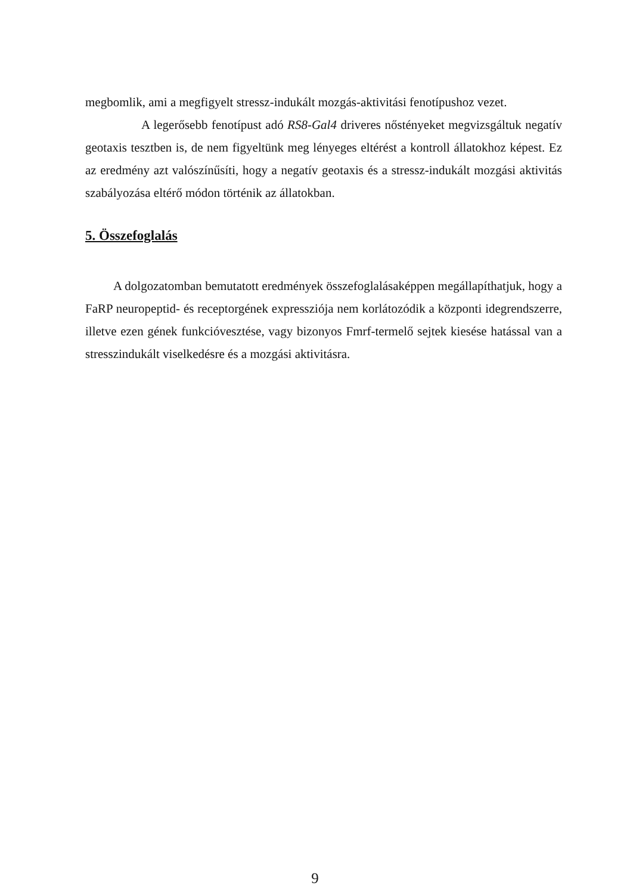megbomlik, ami a megfigyelt stressz-indukált mozgás-aktivitási fenotípushoz vezet.
A legerősebb fenotípust adó RS8-Gal4 driveres nőstényeket megvizsgáltuk negatív geotaxis tesztben is, de nem figyeltünk meg lényeges eltérést a kontroll állatokhoz képest. Ez az eredmény azt valószínűsíti, hogy a negatív geotaxis és a stressz-indukált mozgási aktivitás szabályozása eltérő módon történik az állatokban.
5. Összefoglalás
A dolgozatomban bemutatott eredmények összefoglalásaképpen megállapíthatjuk, hogy a FaRP neuropeptid- és receptorgének expressziója nem korlátozódik a központi idegrendszerre, illetve ezen gének funkcióvesztése, vagy bizonyos Fmrf-termelő sejtek kiesése hatással van a stresszindukált viselkedésre és a mozgási aktivitásra.
9